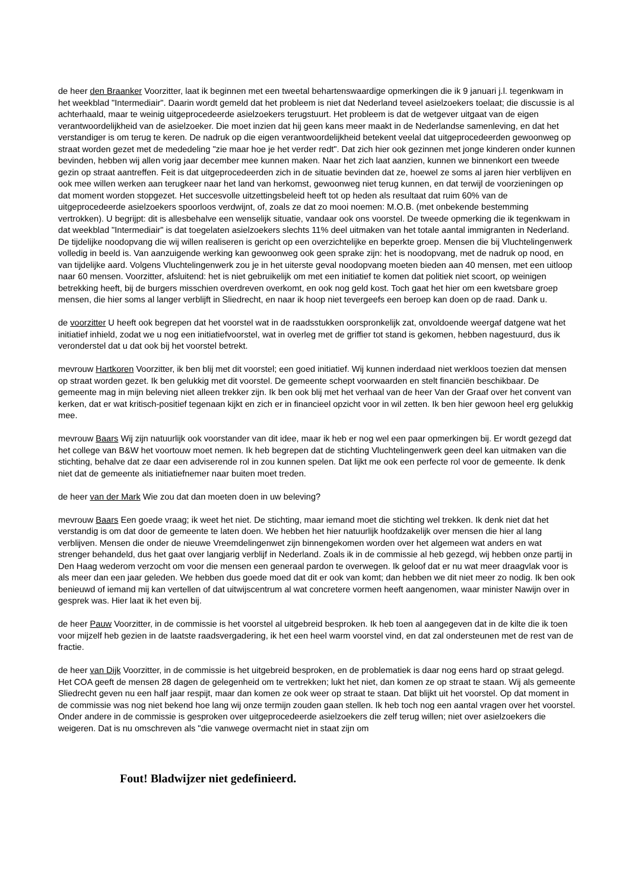de heer den Braanker Voorzitter, laat ik beginnen met een tweetal behartenswaardige opmerkingen die ik 9 januari j.l. tegenkwam in het weekblad "Intermediair". Daarin wordt gemeld dat het probleem is niet dat Nederland teveel asielzoekers toelaat; die discussie is al achterhaald, maar te weinig uitgeprocedeerde asielzoekers terugstuurt. Het probleem is dat de wetgever uitgaat van de eigen verantwoordelijkheid van de asielzoeker. Die moet inzien dat hij geen kans meer maakt in de Nederlandse samenleving, en dat het verstandiger is om terug te keren. De nadruk op die eigen verantwoordelijkheid betekent veelal dat uitgeprocedeerden gewoonweg op straat worden gezet met de mededeling "zie maar hoe je het verder redt". Dat zich hier ook gezinnen met jonge kinderen onder kunnen bevinden, hebben wij allen vorig jaar december mee kunnen maken. Naar het zich laat aanzien, kunnen we binnenkort een tweede gezin op straat aantreffen. Feit is dat uitgeprocedeerden zich in de situatie bevinden dat ze, hoewel ze soms al jaren hier verblijven en ook mee willen werken aan terugkeer naar het land van herkomst, gewoonweg niet terug kunnen, en dat terwijl de voorzieningen op dat moment worden stopgezet. Het succesvolle uitzettingsbeleid heeft tot op heden als resultaat dat ruim 60% van de uitgeprocedeerde asielzoekers spoorloos verdwijnt, of, zoals ze dat zo mooi noemen: M.O.B. (met onbekende bestemming vertrokken). U begrijpt: dit is allesbehalve een wenselijk situatie, vandaar ook ons voorstel. De tweede opmerking die ik tegenkwam in dat weekblad "Intermediair" is dat toegelaten asielzoekers slechts 11% deel uitmaken van het totale aantal immigranten in Nederland. De tijdelijke noodopvang die wij willen realiseren is gericht op een overzichtelijke en beperkte groep. Mensen die bij Vluchtelingenwerk volledig in beeld is. Van aanzuigende werking kan gewoonweg ook geen sprake zijn: het is noodopvang, met de nadruk op nood, en van tijdelijke aard. Volgens Vluchtelingenwerk zou je in het uiterste geval noodopvang moeten bieden aan 40 mensen, met een uitloop naar 60 mensen. Voorzitter, afsluitend: het is niet gebruikelijk om met een initiatief te komen dat politiek niet scoort, op weinigen betrekking heeft, bij de burgers misschien overdreven overkomt, en ook nog geld kost. Toch gaat het hier om een kwetsbare groep mensen, die hier soms al langer verblijft in Sliedrecht, en naar ik hoop niet tevergeefs een beroep kan doen op de raad. Dank u.
de voorzitter U heeft ook begrepen dat het voorstel wat in de raadsstukken oorspronkelijk zat, onvoldoende weergaf datgene wat het initiatief inhield, zodat we u nog een initiatiefvoorstel, wat in overleg met de griffier tot stand is gekomen, hebben nagestuurd, dus ik veronderstel dat u dat ook bij het voorstel betrekt.
mevrouw Hartkoren Voorzitter, ik ben blij met dit voorstel; een goed initiatief. Wij kunnen inderdaad niet werkloos toezien dat mensen op straat worden gezet. Ik ben gelukkig met dit voorstel. De gemeente schept voorwaarden en stelt financiën beschikbaar. De gemeente mag in mijn beleving niet alleen trekker zijn. Ik ben ook blij met het verhaal van de heer Van der Graaf over het convent van kerken, dat er wat kritisch-positief tegenaan kijkt en zich er in financieel opzicht voor in wil zetten. Ik ben hier gewoon heel erg gelukkig mee.
mevrouw Baars Wij zijn natuurlijk ook voorstander van dit idee, maar ik heb er nog wel een paar opmerkingen bij. Er wordt gezegd dat het college van B&W het voortouw moet nemen. Ik heb begrepen dat de stichting Vluchtelingenwerk geen deel kan uitmaken van die stichting, behalve dat ze daar een adviserende rol in zou kunnen spelen. Dat lijkt me ook een perfecte rol voor de gemeente. Ik denk niet dat de gemeente als initiatiefnemer naar buiten moet treden.
de heer van der Mark Wie zou dat dan moeten doen in uw beleving?
mevrouw Baars Een goede vraag; ik weet het niet. De stichting, maar iemand moet die stichting wel trekken. Ik denk niet dat het verstandig is om dat door de gemeente te laten doen. We hebben het hier natuurlijk hoofdzakelijk over mensen die hier al lang verblijven. Mensen die onder de nieuwe Vreemdelingenwet zijn binnengekomen worden over het algemeen wat anders en wat strenger behandeld, dus het gaat over langjarig verblijf in Nederland. Zoals ik in de commissie al heb gezegd, wij hebben onze partij in Den Haag wederom verzocht om voor die mensen een generaal pardon te overwegen. Ik geloof dat er nu wat meer draagvlak voor is als meer dan een jaar geleden. We hebben dus goede moed dat dit er ook van komt; dan hebben we dit niet meer zo nodig. Ik ben ook benieuwd of iemand mij kan vertellen of dat uitwijscentrum al wat concretere vormen heeft aangenomen, waar minister Nawijn over in gesprek was. Hier laat ik het even bij.
de heer Pauw Voorzitter, in de commissie is het voorstel al uitgebreid besproken. Ik heb toen al aangegeven dat in de kilte die ik toen voor mijzelf heb gezien in de laatste raadsvergadering, ik het een heel warm voorstel vind, en dat zal ondersteunen met de rest van de fractie.
de heer van Dijk Voorzitter, in de commissie is het uitgebreid besproken, en de problematiek is daar nog eens hard op straat gelegd. Het COA geeft de mensen 28 dagen de gelegenheid om te vertrekken; lukt het niet, dan komen ze op straat te staan. Wij als gemeente Sliedrecht geven nu een half jaar respijt, maar dan komen ze ook weer op straat te staan. Dat blijkt uit het voorstel. Op dat moment in de commissie was nog niet bekend hoe lang wij onze termijn zouden gaan stellen. Ik heb toch nog een aantal vragen over het voorstel. Onder andere in de commissie is gesproken over uitgeprocedeerde asielzoekers die zelf terug willen; niet over asielzoekers die weigeren. Dat is nu omschreven als "die vanwege overmacht niet in staat zijn om
Fout! Bladwijzer niet gedefinieerd.